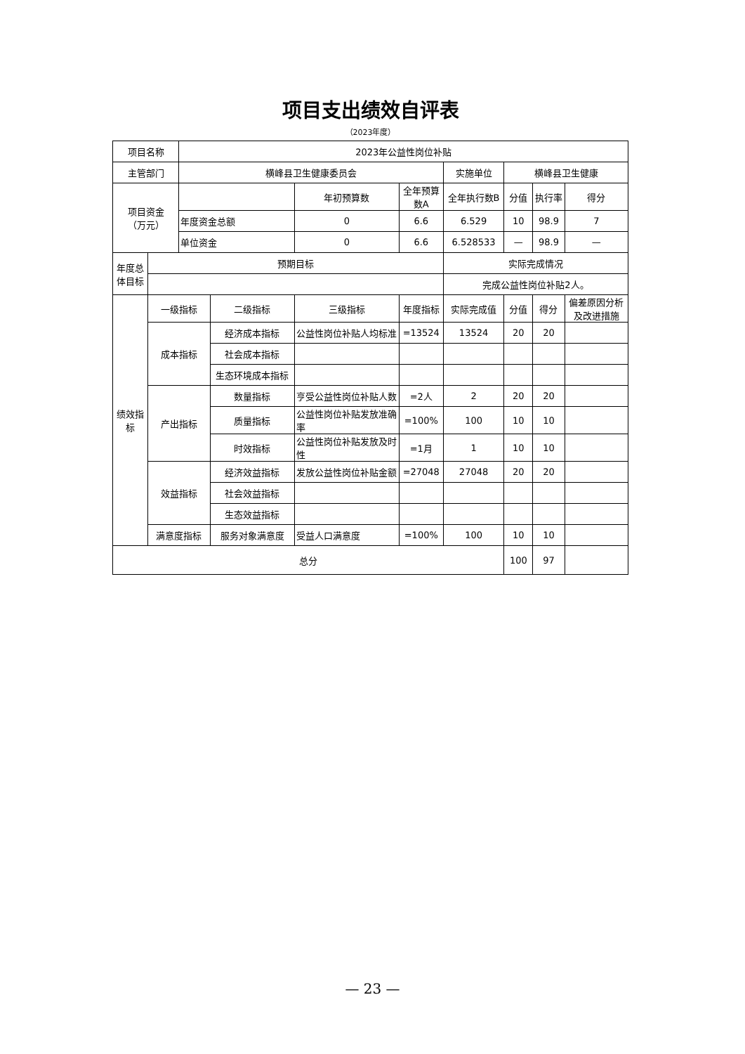项目支出绩效自评表
（2023年度）
| 项目名称 | | 2023年公益性岗位补贴 | | | | | | | |
| 主管部门 | | 横峰县卫生健康委员会 | | | | 实施单位 | 横峰县卫生健康 | | |
| 项目资金 （万元） | | | | 年初预算数 | 全年预算数A | 全年执行数B | 分值 | 执行率 | 得分 |
| | | 年度资金总额 | | 0 | 6.6 | 6.529 | 10 | 98.9 | 7 |
| | | 单位资金 | | 0 | 6.6 | 6.528533 | — | 98.9 | — |
| 年度总体目标 | 预期目标 | | | | | 实际完成情况 | | | |
| | | | | | | 完成公益性岗位补贴2人。 | | | |
| 绩效指标 | 一级指标 | | 二级指标 | 三级指标 | 年度指标 | 实际完成值 | 分值 | 得分 | 偏差原因分析及改进措施 |
| | 成本指标 | | 经济成本指标 | 公益性岗位补贴人均标准 | =13524 | 13524 | 20 | 20 | |
| | | | 社会成本指标 | | | | | | |
| | | | 生态环境成本指标 | | | | | | |
| | 产出指标 | | 数量指标 | 亨受公益性岗位补贴人数 | =2人 | 2 | 20 | 20 | |
| | | | 质量指标 | 公益性岗位补贴发放准确率 | =100% | 100 | 10 | 10 | |
| | | | 时效指标 | 公益性岗位补贴发放及时性 | =1月 | 1 | 10 | 10 | |
| | 效益指标 | | 经济效益指标 | 发放公益性岗位补贴金额 | =27048 | 27048 | 20 | 20 | |
| | | | 社会效益指标 | | | | | | |
| | | | 生态效益指标 | | | | | | |
| | 满意度指标 | | 服务对象满意度 | 受益人口满意度 | =100% | 100 | 10 | 10 | |
| 总分 | | | | | | | 100 | 97 | |
— 23 —